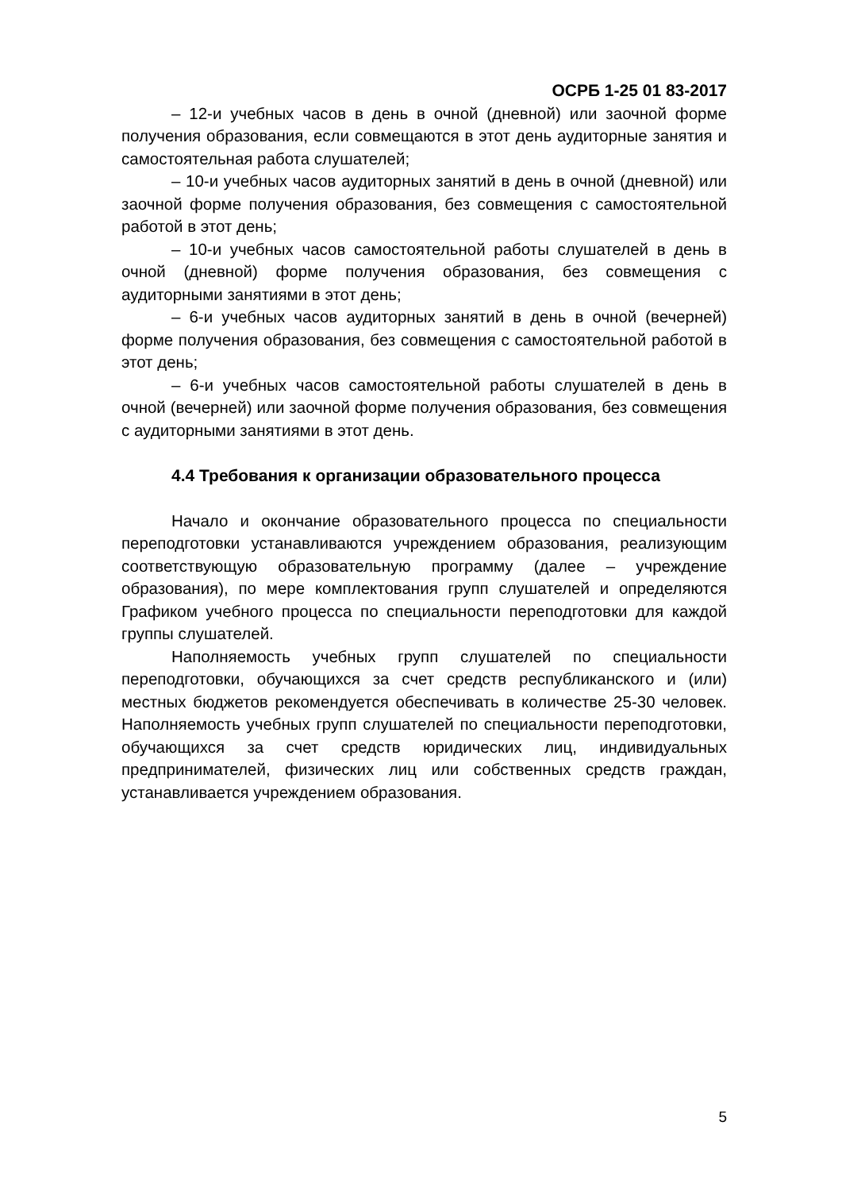ОСРБ 1-25 01 83-2017
– 12-и учебных часов в день в очной (дневной) или заочной форме получения образования, если совмещаются в этот день аудиторные занятия и самостоятельная работа слушателей;
– 10-и учебных часов аудиторных занятий в день в очной (дневной) или заочной форме получения образования, без совмещения с самостоятельной работой в этот день;
– 10-и учебных часов самостоятельной работы слушателей в день в очной (дневной) форме получения образования, без совмещения с аудиторными занятиями в этот день;
– 6-и учебных часов аудиторных занятий в день в очной (вечерней) форме получения образования, без совмещения с самостоятельной работой в этот день;
– 6-и учебных часов самостоятельной работы слушателей в день в очной (вечерней) или заочной форме получения образования, без совмещения с аудиторными занятиями в этот день.
4.4 Требования к организации образовательного процесса
Начало и окончание образовательного процесса по специальности переподготовки устанавливаются учреждением образования, реализующим соответствующую образовательную программу (далее – учреждение образования), по мере комплектования групп слушателей и определяются Графиком учебного процесса по специальности переподготовки для каждой группы слушателей.
Наполняемость учебных групп слушателей по специальности переподготовки, обучающихся за счет средств республиканского и (или) местных бюджетов рекомендуется обеспечивать в количестве 25-30 человек. Наполняемость учебных групп слушателей по специальности переподготовки, обучающихся за счет средств юридических лиц, индивидуальных предпринимателей, физических лиц или собственных средств граждан, устанавливается учреждением образования.
5